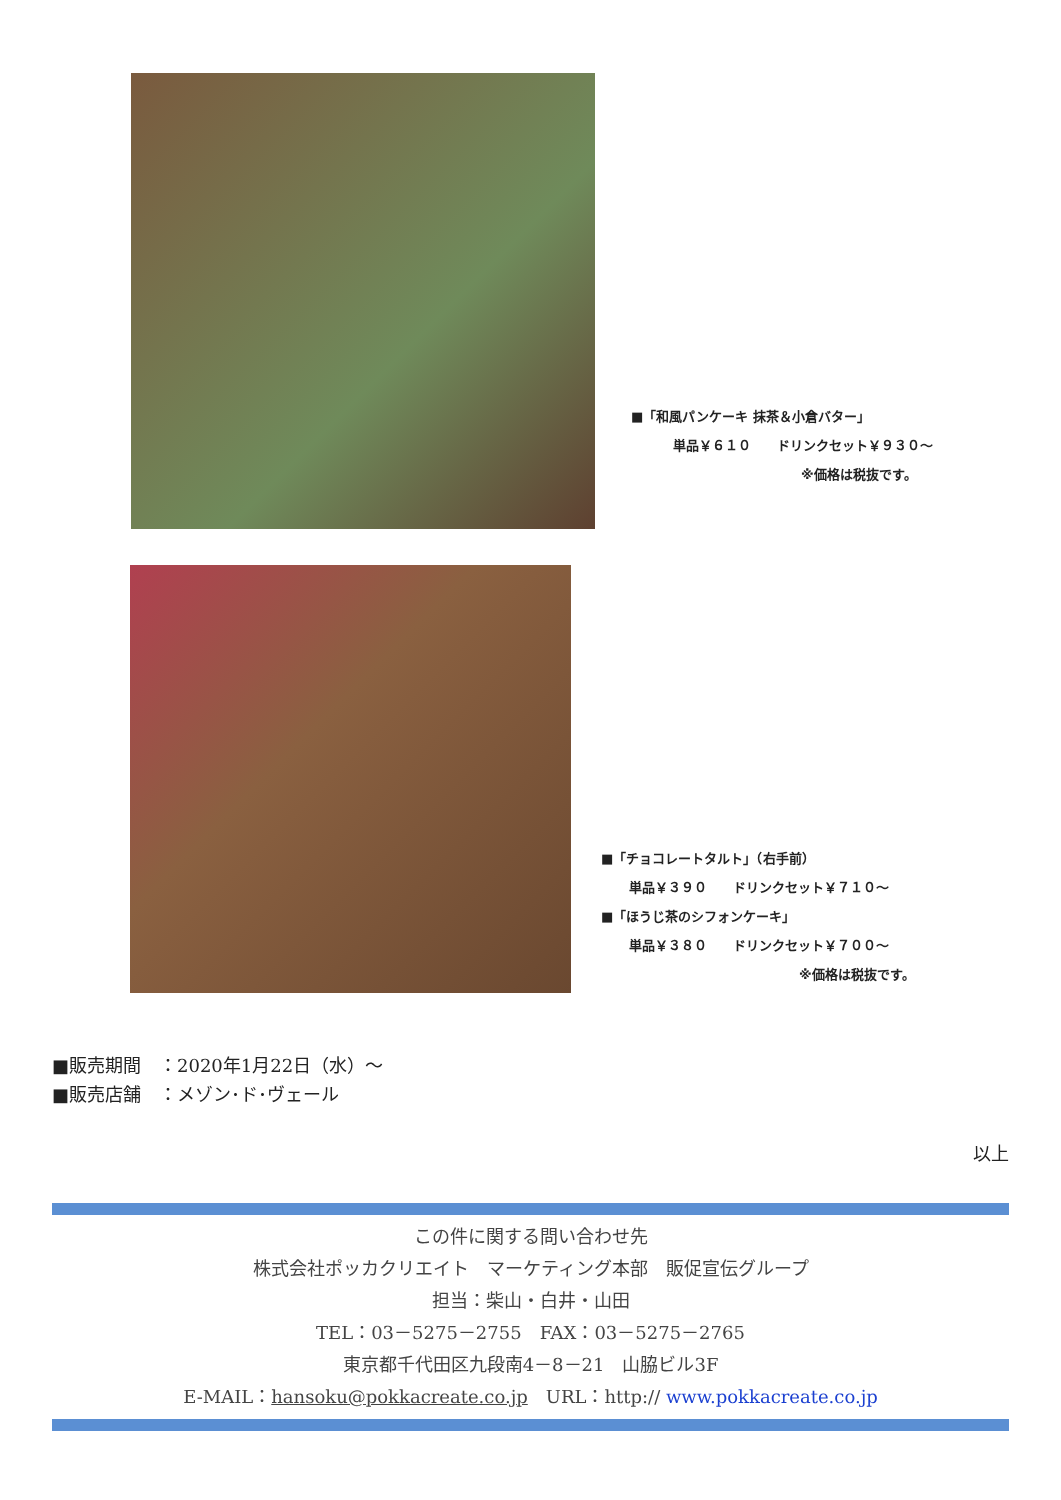■「和風パンケーキ 抹茶＆小倉バター」
単品￥６１０　　ドリンクセット￥９３０～
※価格は税抜です。
■「チョコレートタルト」（右手前）
単品￥３９０　　ドリンクセット￥７１０～
■「ほうじ茶のシフォンケーキ」
単品￥３８０　　ドリンクセット￥７００～
※価格は税抜です。
■販売期間　：2020年1月22日（水）～
■販売店舗　：メゾン･ド･ヴェール
以上
この件に関する問い合わせ先
株式会社ポッカクリエイト　マーケティング本部　販促宣伝グループ
担当：柴山・白井・山田
TEL：03－5275－2755　FAX：03－5275－2765
東京都千代田区九段南4－8－21　山脇ビル3F
E-MAIL：hansoku@pokkacreate.co.jp　URL：http:// www.pokkacreate.co.jp